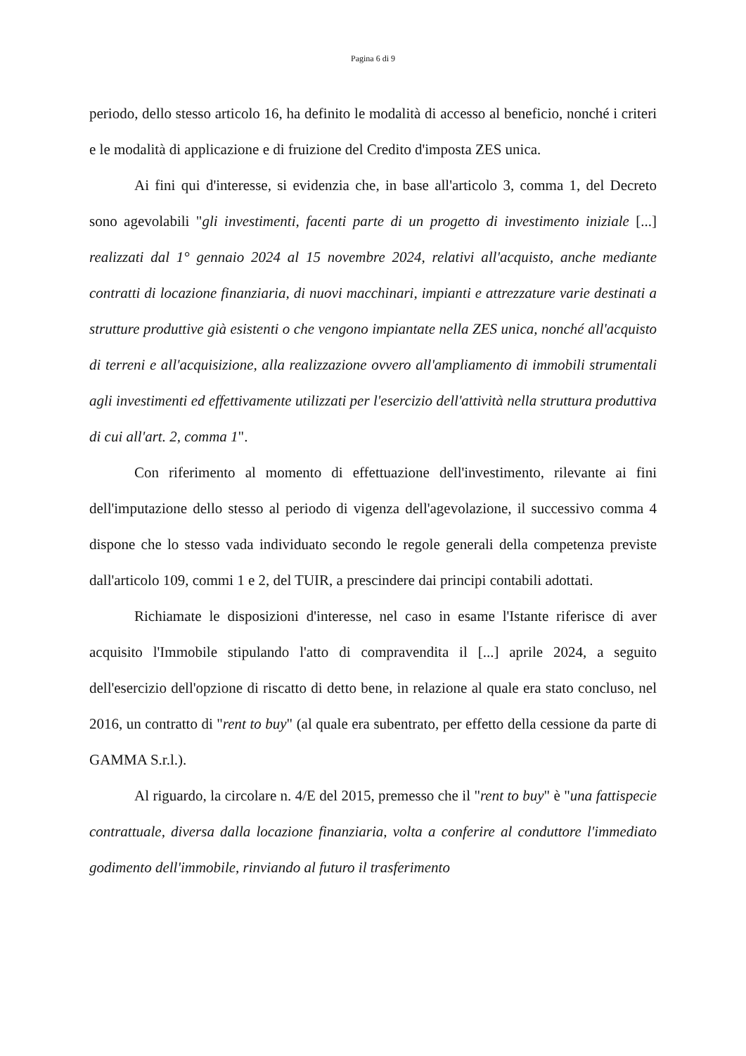Pagina 6 di 9
periodo, dello stesso articolo 16, ha definito le modalità di accesso al beneficio, nonché i criteri e le modalità di applicazione e di fruizione del Credito d'imposta ZES unica.
Ai fini qui d'interesse, si evidenzia che, in base all'articolo 3, comma 1, del Decreto sono agevolabili "gli investimenti, facenti parte di un progetto di investimento iniziale [...] realizzati dal 1° gennaio 2024 al 15 novembre 2024, relativi all'acquisto, anche mediante contratti di locazione finanziaria, di nuovi macchinari, impianti e attrezzature varie destinati a strutture produttive già esistenti o che vengono impiantate nella ZES unica, nonché all'acquisto di terreni e all'acquisizione, alla realizzazione ovvero all'ampliamento di immobili strumentali agli investimenti ed effettivamente utilizzati per l'esercizio dell'attività nella struttura produttiva di cui all'art. 2, comma 1".
Con riferimento al momento di effettuazione dell'investimento, rilevante ai fini dell'imputazione dello stesso al periodo di vigenza dell'agevolazione, il successivo comma 4 dispone che lo stesso vada individuato secondo le regole generali della competenza previste dall'articolo 109, commi 1 e 2, del TUIR, a prescindere dai principi contabili adottati.
Richiamate le disposizioni d'interesse, nel caso in esame l'Istante riferisce di aver acquisito l'Immobile stipulando l'atto di compravendita il [...] aprile 2024, a seguito dell'esercizio dell'opzione di riscatto di detto bene, in relazione al quale era stato concluso, nel 2016, un contratto di "rent to buy" (al quale era subentrato, per effetto della cessione da parte di GAMMA S.r.l.).
Al riguardo, la circolare n. 4/E del 2015, premesso che il "rent to buy" è "una fattispecie contrattuale, diversa dalla locazione finanziaria, volta a conferire al conduttore l'immediato godimento dell'immobile, rinviando al futuro il trasferimento